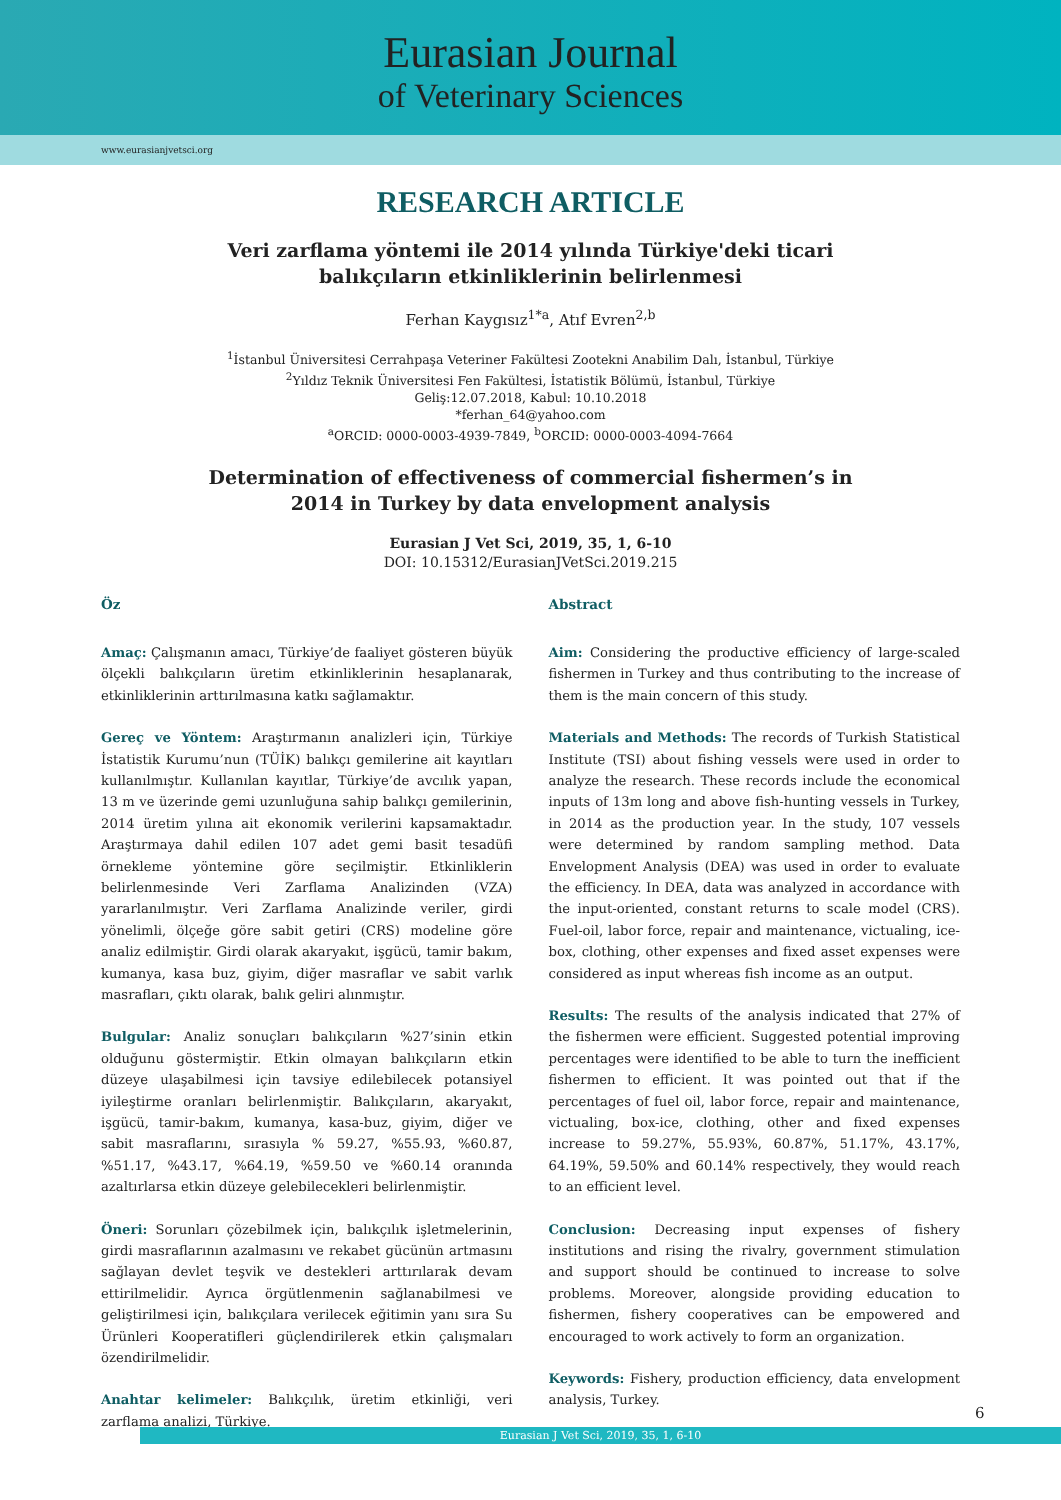Eurasian Journal
of Veterinary Sciences
www.eurasianjvetsci.org
RESEARCH ARTICLE
Veri zarflama yöntemi ile 2014 yılında Türkiye'deki ticari
balıkçıların etkinliklerinin belirlenmesi
Ferhan Kaygısız<sup>1*a</sup>, Atıf Evren<sup>2,b</sup>
<sup>1</sup> İstanbul Üniversitesi Cerrahpaşa Veteriner Fakültesi Zootekni Anabilim Dalı, İstanbul, Türkiye
<sup>2</sup> Yıldız Teknik Üniversitesi Fen Fakültesi, İstatistik Bölümü, İstanbul, Türkiye
Geliş:12.07.2018, Kabul: 10.10.2018
*ferhan_64@yahoo.com
<sup>a</sup> ORCID: 0000-0003-4939-7849, <sup>b</sup>ORCID: 0000-0003-4094-7664
Determination of effectiveness of commercial fishermen’s in
2014 in Turkey by data envelopment analysis
Eurasian J Vet Sci, 2019, 35, 1, 6-10
DOI: 10.15312/EurasianJVetSci.2019.215
Öz
Amaç: Çalışmanın amacı, Türkiye’de faaliyet gösteren büyük ölçekli balıkçıların üretim etkinliklerinin hesaplanarak, etkinliklerinin arttırılmasına katkı sağlamaktır.
Gereç ve Yöntem: Araştırmanın analizleri için, Türkiye İstatistik Kurumu’nun (TÜİK) balıkçı gemilerine ait kayıtları kullanılmıştır. Kullanılan kayıtlar, Türkiye’de avcılık yapan, 13 m ve üzerinde gemi uzunluğuna sahip balıkçı gemilerinin, 2014 üretim yılına ait ekonomik verilerini kapsamaktadır. Araştırmaya dahil edilen 107 adet gemi basit tesadüfi örnekleme yöntemine göre seçilmiştir. Etkinliklerin belirlenmesinde Veri Zarflama Analizinden (VZA) yararlanılmıştır. Veri Zarflama Analizinde veriler, girdi yönelimli, ölçeğe göre sabit getiri (CRS) modeline göre analiz edilmiştir. Girdi olarak akaryakıt, işgücü, tamir bakım, kumanya, kasa buz, giyim, diğer masraflar ve sabit varlık masrafları, çıktı olarak, balık geliri alınmıştır.
Bulgular: Analiz sonuçları balıkçıların %27’sinin etkin olduğunu göstermiştir. Etkin olmayan balıkçıların etkin düzeye ulaşabilmesi için tavsiye edilebilecek potansiyel iyileştirme oranları belirlenmiştir. Balıkçıların, akaryakıt, işgücü, tamir-bakım, kumanya, kasa-buz, giyim, diğer ve sabit masraflarını, sırasıyla % 59.27, %55.93, %60.87, %51.17, %43.17, %64.19, %59.50 ve %60.14 oranında azaltırlarsa etkin düzeye gelebilecekleri belirlenmiştir.
Öneri: Sorunları çözebilmek için, balıkçılık işletmelerinin, girdi masraflarının azalmasını ve rekabet gücünün artmasını sağlayan devlet teşvik ve destekleri arttırılarak devam ettirilmelidir. Ayrıca örgütlenmenin sağlanabilmesi ve geliştirilmesi için, balıkçılara verilecek eğitimin yanı sıra Su Ürünleri Kooperatifleri güçlendirilerek etkin çalışmaları özendirilmelidir.
Anahtar kelimeler: Balıkçılık, üretim etkinliği, veri zarflama analizi, Türkiye.
Abstract
Aim: Considering the productive efficiency of large-scaled fishermen in Turkey and thus contributing to the increase of them is the main concern of this study.
Materials and Methods: The records of Turkish Statistical Institute (TSI) about fishing vessels were used in order to analyze the research. These records include the economical inputs of 13m long and above fish-hunting vessels in Turkey, in 2014 as the production year. In the study, 107 vessels were determined by random sampling method. Data Envelopment Analysis (DEA) was used in order to evaluate the efficiency. In DEA, data was analyzed in accordance with the input-oriented, constant returns to scale model (CRS). Fuel-oil, labor force, repair and maintenance, victualing, ice-box, clothing, other expenses and fixed asset expenses were considered as input whereas fish income as an output.
Results: The results of the analysis indicated that 27% of the fishermen were efficient. Suggested potential improving percentages were identified to be able to turn the inefficient fishermen to efficient. It was pointed out that if the percentages of fuel oil, labor force, repair and maintenance, victualing, box-ice, clothing, other and fixed expenses increase to 59.27%, 55.93%, 60.87%, 51.17%, 43.17%, 64.19%, 59.50% and 60.14% respectively, they would reach to an efficient level.
Conclusion: Decreasing input expenses of fishery institutions and rising the rivalry, government stimulation and support should be continued to increase to solve problems. Moreover, alongside providing education to fishermen, fishery cooperatives can be empowered and encouraged to work actively to form an organization.
Keywords: Fishery, production efficiency, data envelopment analysis, Turkey.
6
Eurasian J Vet Sci, 2019, 35, 1, 6-10